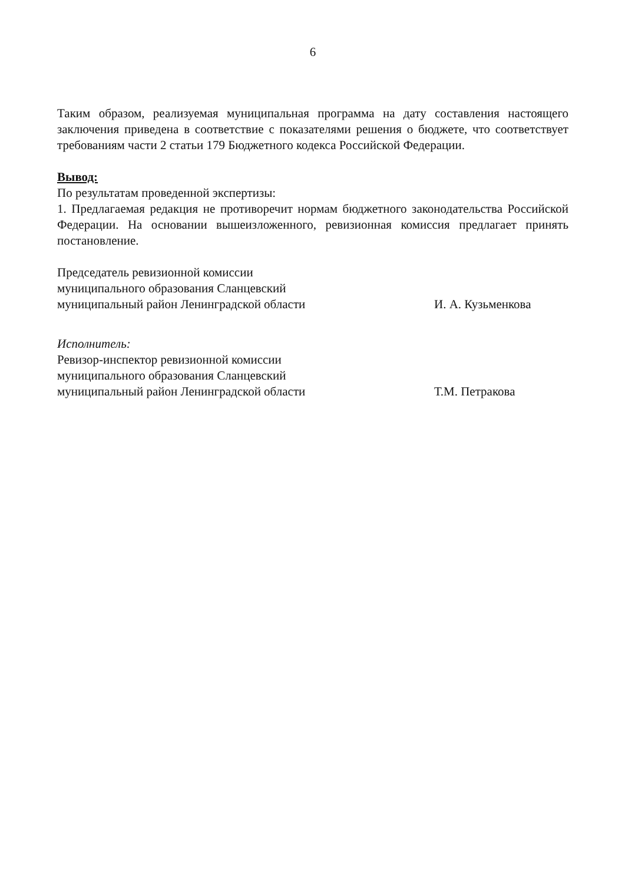6
Таким образом, реализуемая муниципальная программа на дату составления настоящего заключения приведена в соответствие с показателями решения о бюджете, что соответствует требованиям части 2 статьи 179 Бюджетного кодекса Российской Федерации.
Вывод:
По результатам проведенной экспертизы:
1. Предлагаемая редакция не противоречит нормам бюджетного законодательства Российской Федерации. На основании вышеизложенного, ревизионная комиссия предлагает принять постановление.
Председатель ревизионной комиссии
муниципального образования Сланцевский
муниципальный район Ленинградской области
И. А. Кузьменкова
Исполнитель:
Ревизор-инспектор ревизионной комиссии
муниципального образования Сланцевский
муниципальный район Ленинградской области
Т.М. Петракова